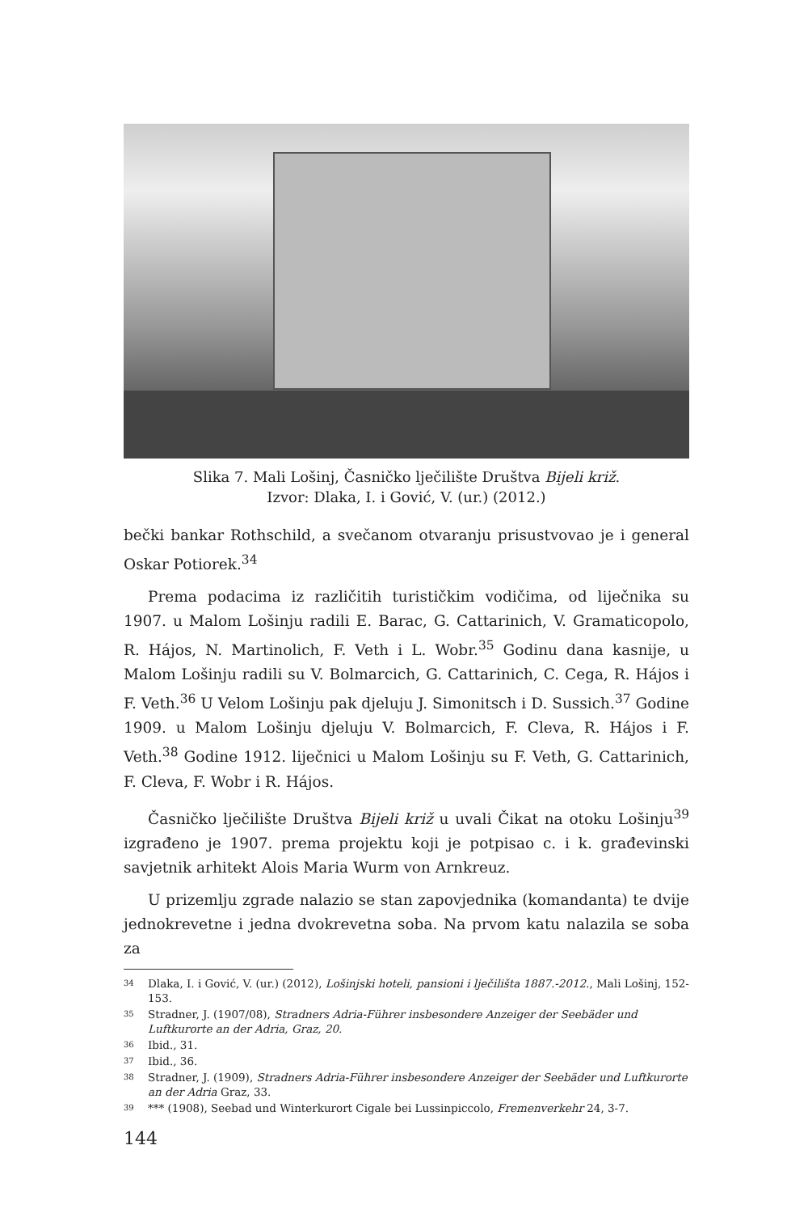Slika 7. Mali Lošinj, Časničko lječilište Društva Bijeli križ.
Izvor: Dlaka, I. i Gović, V. (ur.) (2012.)
bečki bankar Rothschild, a svečanom otvaranju prisustvovao je i general Oskar Potiorek.<sup>34</sup>
Prema podacima iz različitih turističkim vodičima, od liječnika su 1907. u Malom Lošinju radili E. Barac, G. Cattarinich, V. Gramaticopolo, R. Hájos, N. Martinolich, F. Veth i L. Wobr.<sup>35</sup> Godinu dana kasnije, u Malom Lošinju radili su V. Bolmarcich, G. Cattarinich, C. Cega, R. Hájos i F. Veth.<sup>36</sup> U Velom Lošinju pak djeluju J. Simonitsch i D. Sussich.<sup>37</sup> Godine 1909. u Malom Lošinju djeluju V. Bolmarcich, F. Cleva, R. Hájos i F. Veth.<sup>38</sup> Godine 1912. liječnici u Malom Lošinju su F. Veth, G. Cattarinich, F. Cleva, F. Wobr i R. Hájos.
Časničko lječilište Društva Bijeli križ u uvali Čikat na otoku Lošinju<sup>39</sup> izgrađeno je 1907. prema projektu koji je potpisao c. i k. građevinski savjetnik arhitekt Alois Maria Wurm von Arnkreuz.
U prizemlju zgrade nalazio se stan zapovjednika (komandanta) te dvije jednokrevetne i jedna dvokrevetna soba. Na prvom katu nalazila se soba za
34 Dlaka, I. i Gović, V. (ur.) (2012), Lošinjski hoteli, pansioni i lječilišta 1887.-2012., Mali Lošinj, 152-153.
35 Stradner, J. (1907/08), Stradners Adria-Führer insbesondere Anzeiger der Seebäder und Luftkurorte an der Adria, Graz, 20.
36 Ibid., 31.
37 Ibid., 36.
38 Stradner, J. (1909), Stradners Adria-Führer insbesondere Anzeiger der Seebäder und Luftkurorte an der Adria Graz, 33.
39 *** (1908), Seebad und Winterkurort Cigale bei Lussinpiccolo, Fremenverkehr 24, 3-7.
144